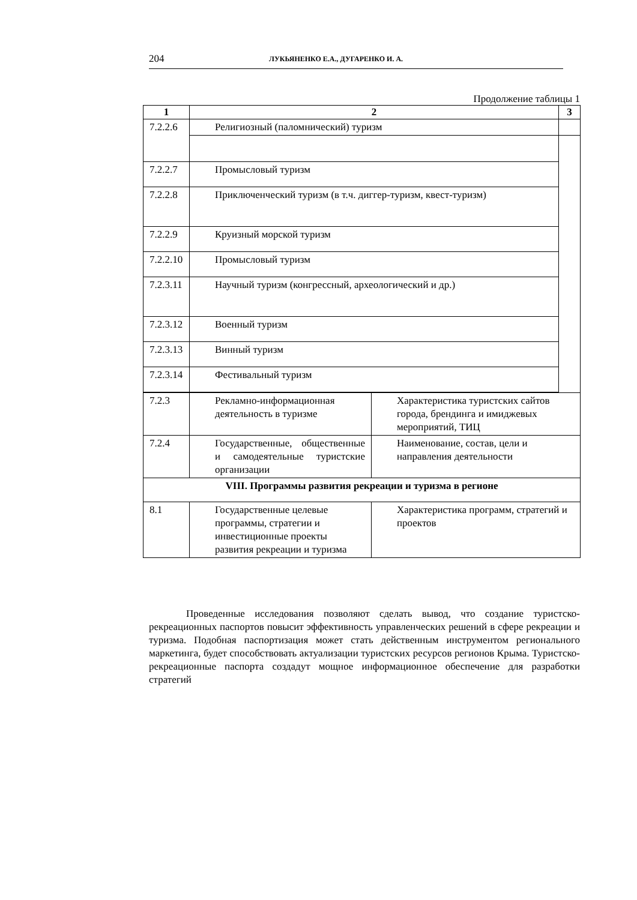204 ЛУКЬЯНЕНКО Е.А., ДУГАРЕНКО И. А.
Продолжение таблицы 1
| 1 | 2 | | 3 |
| --- | --- | --- | --- |
| 7.2.2.6 | Религиозный (паломнический) туризм | | |
| 7.2.2.7 | Промысловый туризм | | |
| 7.2.2.8 | Приключенческий туризм (в т.ч. диггер-туризм, квест-туризм) | | |
| 7.2.2.9 | Круизный морской туризм | | |
| 7.2.2.10 | Промысловый туризм | | |
| 7.2.3.11 | Научный туризм (конгрессный, археологический и др.) | | |
| 7.2.3.12 | Военный туризм | | |
| 7.2.3.13 | Винный туризм | | |
| 7.2.3.14 | Фестивальный туризм | | |
| 7.2.3 | Рекламно-информационная деятельность в туризме | Характеристика туристских сайтов города, брендинга и имиджевых мероприятий, ТИЦ | |
| 7.2.4 | Государственные, общественные и самодеятельные туристские организации | Наименование, состав, цели и направления деятельности | |
| VIII. Программы развития рекреации и туризма в регионе | | | |
| 8.1 | Государственные целевые программы, стратегии и инвестиционные проекты развития рекреации и туризма | Характеристика программ, стратегий и проектов | |
Проведенные исследования позволяют сделать вывод, что создание туристско-рекреационных паспортов повысит эффективность управленческих решений в сфере рекреации и туризма. Подобная паспортизация может стать действенным инструментом регионального маркетинга, будет способствовать актуализации туристских ресурсов регионов Крыма. Туристско-рекреационные паспорта создадут мощное информационное обеспечение для разработки стратегий